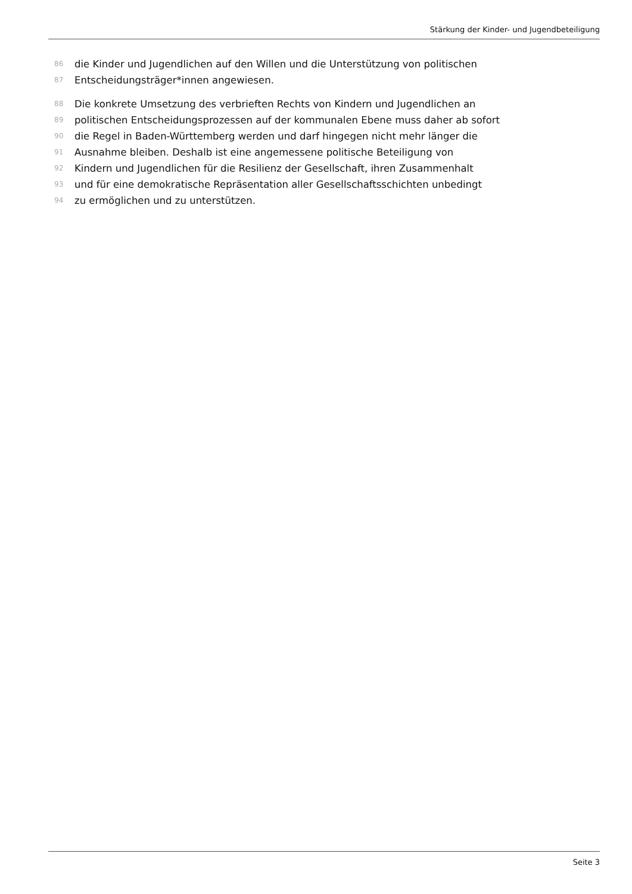Stärkung der Kinder- und Jugendbeteiligung
86 die Kinder und Jugendlichen auf den Willen und die Unterstützung von politischen
87 Entscheidungsträger*innen angewiesen.
88 Die konkrete Umsetzung des verbrieften Rechts von Kindern und Jugendlichen an
89 politischen Entscheidungsprozessen auf der kommunalen Ebene muss daher ab sofort
90 die Regel in Baden-Württemberg werden und darf hingegen nicht mehr länger die
91 Ausnahme bleiben. Deshalb ist eine angemessene politische Beteiligung von
92 Kindern und Jugendlichen für die Resilienz der Gesellschaft, ihren Zusammenhalt
93 und für eine demokratische Repräsentation aller Gesellschaftsschichten unbedingt
94 zu ermöglichen und zu unterstützen.
Seite 3